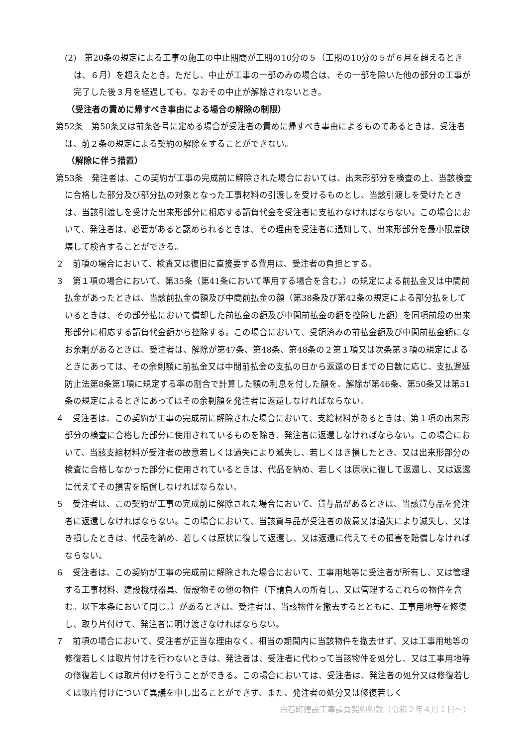(2)　第20条の規定による工事の施工の中止期間が工期の10分の５（工期の10分の５が６月を超えるときは、６月）を超えたとき。ただし、中止が工事の一部のみの場合は、その一部を除いた他の部分の工事が完了した後３月を経過しても、なおその中止が解除されないとき。
（受注者の責めに帰すべき事由による場合の解除の制限）
第52条　第50条又は前条各号に定める場合が受注者の責めに帰すべき事由によるものであるときは、受注者は、前２条の規定による契約の解除をすることができない。
（解除に伴う措置）
第53条　発注者は、この契約が工事の完成前に解除された場合においては、出来形部分を検査の上、当該検査に合格した部分及び部分払の対象となった工事材料の引渡しを受けるものとし、当該引渡しを受けたときは、当該引渡しを受けた出来形部分に相応する請負代金を受注者に支払わなければならない。この場合において、発注者は、必要があると認められるときは、その理由を受注者に通知して、出来形部分を最小限度破壊して検査することができる。
２　前項の場合において、検査又は復旧に直接要する費用は、受注者の負担とする。
３　第１項の場合において、第35条（第41条において準用する場合を含む。）の規定による前払金又は中間前払金があったときは、当該前払金の額及び中間前払金の額（第38条及び第42条の規定による部分払をしているときは、その部分払において償却した前払金の額及び中間前払金の額を控除した額）を同項前段の出来形部分に相応する請負代金額から控除する。この場合において、受領済みの前払金額及び中間前払金額になお余剰があるときは、受注者は、解除が第47条、第48条、第48条の２第１項又は次条第３項の規定によるときにあっては、その余剰額に前払金又は中間前払金の支払の日から返還の日までの日数に応じ、支払遅延防止法第8条第1項に規定する率の割合で計算した額の利息を付した額を、解除が第46条、第50条又は第51条の規定によるときにあってはその余剰額を発注者に返還しなければならない。
４　受注者は、この契約が工事の完成前に解除された場合において、支給材料があるときは、第１項の出来形部分の検査に合格した部分に使用されているものを除き、発注者に返還しなければならない。この場合において、当該支給材料が受注者の故意若しくは過失により滅失し、若しくはき損したとき、又は出来形部分の検査に合格しなかった部分に使用されているときは、代品を納め、若しくは原状に復して返還し、又は返還に代えてその損害を賠償しなければならない。
５　受注者は、この契約が工事の完成前に解除された場合において、貸与品があるときは、当該貸与品を発注者に返還しなければならない。この場合において、当該貸与品が受注者の故意又は過失により滅失し、又はき損したときは、代品を納め、若しくは原状に復して返還し、又は返還に代えてその損害を賠償しなければならない。
６　受注者は、この契約が工事の完成前に解除された場合において、工事用地等に受注者が所有し、又は管理する工事材料、建設機械器具、仮設物その他の物件（下請負人の所有し、又は管理するこれらの物件を含む。以下本条において同じ。）があるときは、受注者は、当該物件を撤去するとともに、工事用地等を修復し、取り片付けて、発注者に明け渡さなければならない。
７　前項の場合において、受注者が正当な理由なく、相当の期間内に当該物件を撤去せず、又は工事用地等の修復若しくは取片付けを行わないときは、発注者は、受注者に代わって当該物件を処分し、又は工事用地等の修復若しくは取片付けを行うことができる。この場合においては、受注者は、発注者の処分又は修復若しくは取片付けについて異議を申し出ることができず、また、発注者の処分又は修復若しく
白石町建設工事請負契約約款（令和２年４月１日～）